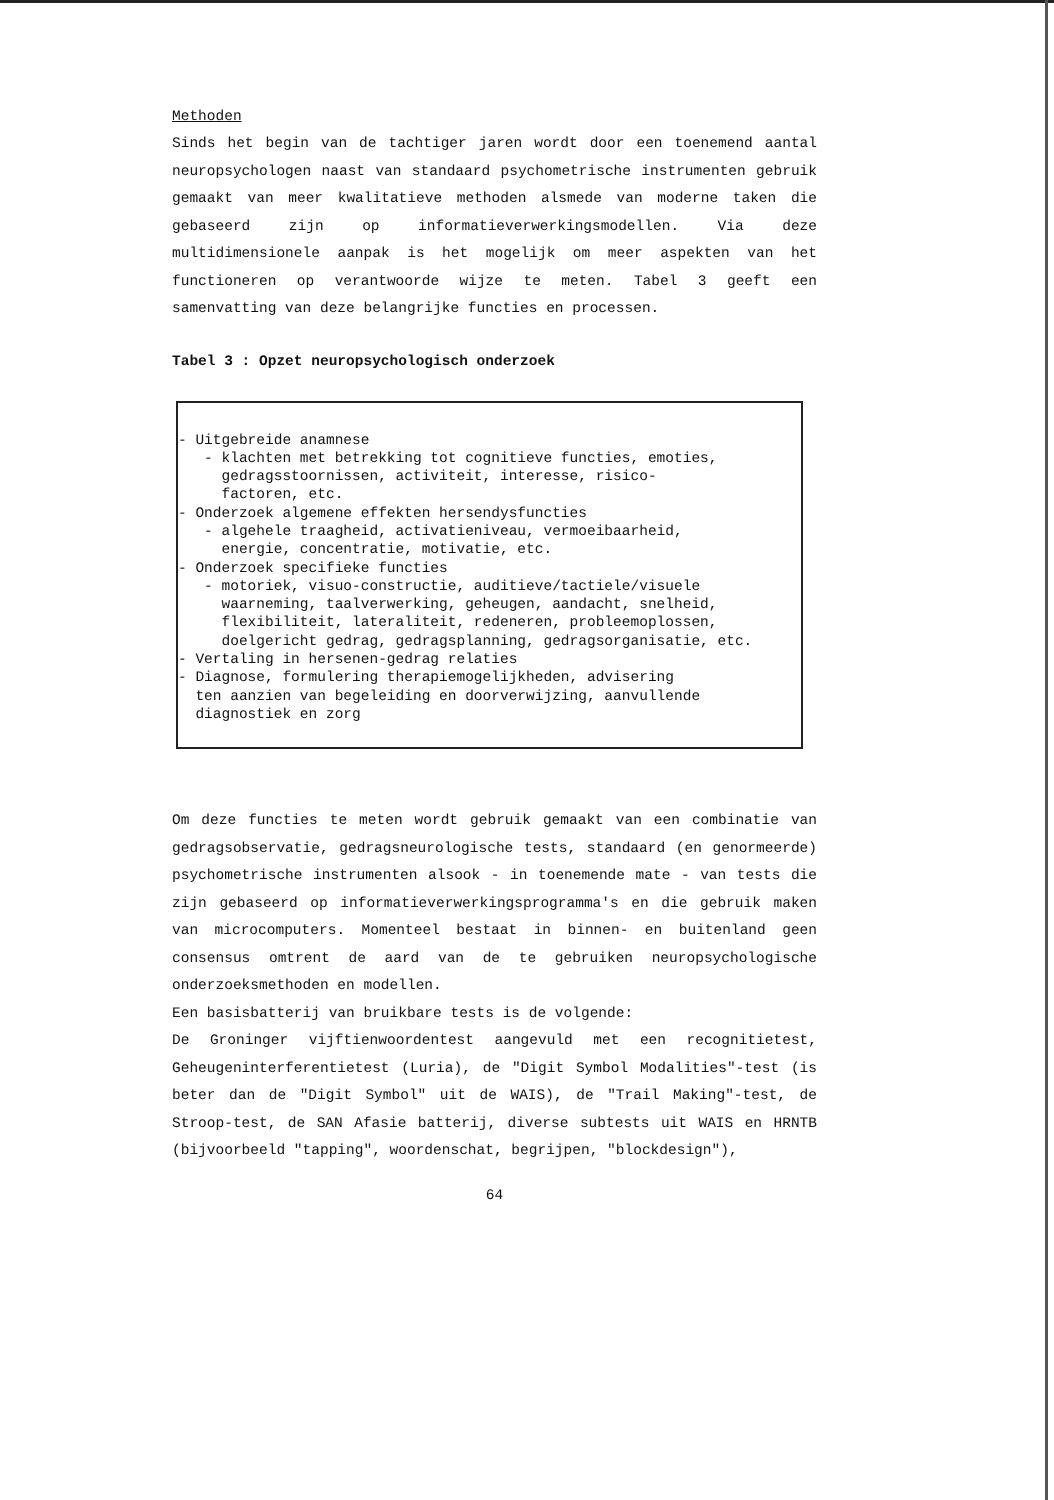Methoden
Sinds het begin van de tachtiger jaren wordt door een toenemend aantal neuropsychologen naast van standaard psychometrische instrumenten gebruik gemaakt van meer kwalitatieve methoden alsmede van moderne taken die gebaseerd zijn op informatieverwerkingsmodellen. Via deze multidimensionele aanpak is het mogelijk om meer aspekten van het functioneren op verantwoorde wijze te meten. Tabel 3 geeft een samenvatting van deze belangrijke functies en processen.
Tabel 3 : Opzet neuropsychologisch onderzoek
- Uitgebreide anamnese
- klachten met betrekking tot cognitieve functies, emoties,
gedragsstoornissen, activiteit, interesse, risico-
factoren, etc.
- Onderzoek algemene effekten hersendysfuncties
- algehele traagheid, activatieniveau, vermoeibaarheid,
energie, concentratie, motivatie, etc.
- Onderzoek specifieke functies
- motoriek, visuo-constructie, auditieve/tactiele/visuele
waarneming, taalverwerking, geheugen, aandacht, snelheid,
flexibiliteit, lateraliteit, redeneren, probleemoplossen,
doelgericht gedrag, gedragsplanning, gedragsorganisatie, etc.
- Vertaling in hersenen-gedrag relaties
- Diagnose, formulering therapiemogelijkheden, advisering
ten aanzien van begeleiding en doorverwijzing, aanvullende
diagnostiek en zorg
Om deze functies te meten wordt gebruik gemaakt van een combinatie van gedragsobservatie, gedragsneurologische tests, standaard (en genormeerde) psychometrische instrumenten alsook - in toenemende mate - van tests die zijn gebaseerd op informatieverwerkingsprogramma's en die gebruik maken van microcomputers. Momenteel bestaat in binnen- en buitenland geen consensus omtrent de aard van de te gebruiken neuropsychologische onderzoeksmethoden en modellen.
Een basisbatterij van bruikbare tests is de volgende:
De Groninger vijftienwoordentest aangevuld met een recognitietest, Geheugeninterferentietest (Luria), de "Digit Symbol Modalities"-test (is beter dan de "Digit Symbol" uit de WAIS), de "Trail Making"-test, de Stroop-test, de SAN Afasie batterij, diverse subtests uit WAIS en HRNTB (bijvoorbeeld "tapping", woordenschat, begrijpen, "blockdesign"),
64